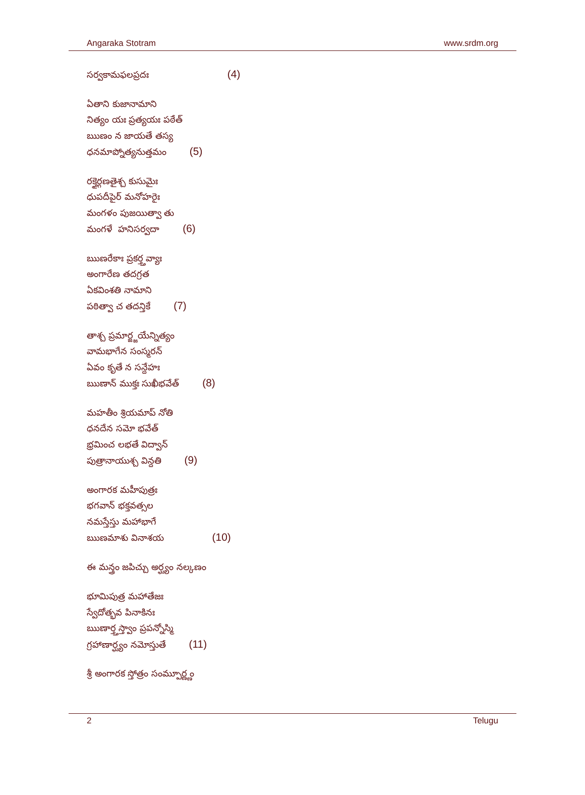Angaraka Stotram www.srdm.org
సర్వకామఫలప్రదః (4)
ఏతాని కుజానామాని
నిత్యం యః ప్రత్యయః పఠేత్
ఋణం న జాయతే తస్య
ధనమాప్నోత్యనుత్తమం (5)
రక్తైర్గణతైశ్చ కుసుమైః
ధుపదీపైర్ మనోహరైః
మంగళం పుజయిత్వా తు
మంగళే ‌ హనిసర్వదా (6)
ఋణరేకాః ప్రకర్త్తవ్యాః
అంగారేణ తదగ్రత
ఏకవింశతి నామాని
పఠిత్వా చ తదన్తికే (7)
తాశ్చ ప్రమార్జ్జయేన్నిత్యం
వామభాగేన సంస్మరన్
ఏవం కృతే న సన్దేహః
ఋణాన్ ముక్తః సుఖీభవేత్ (8)
మహతీం శ్రియమాప్ నోతి
ధనదేన సమో భవేత్
భ్రమించ లభతే విద్వాన్
పుత్రానాయుశ్చ విన్దతి (9)
అంగారక మహీపుత్రః
భగవాన్ భక్తవత్సల
నమస్తేస్తు మహాభాగే
ఋణమాశు వినాశయ (10)
ఈ మన్త్రం జపిచ్చు అర్ఘ్యం నల్కణం
భూమిపుత్ర మహాతేజః
స్వేదోత్భవ పినాకినః
ఋణార్త్తస్త్వాం ప్రపన్నోస్మి
గ్రహాణార్ఘ్యం నమోస్తుతే (11)
శ్రీ అంగారక స్తోత్రం సంమ్పూర్ణ్ణం
2 Telugu